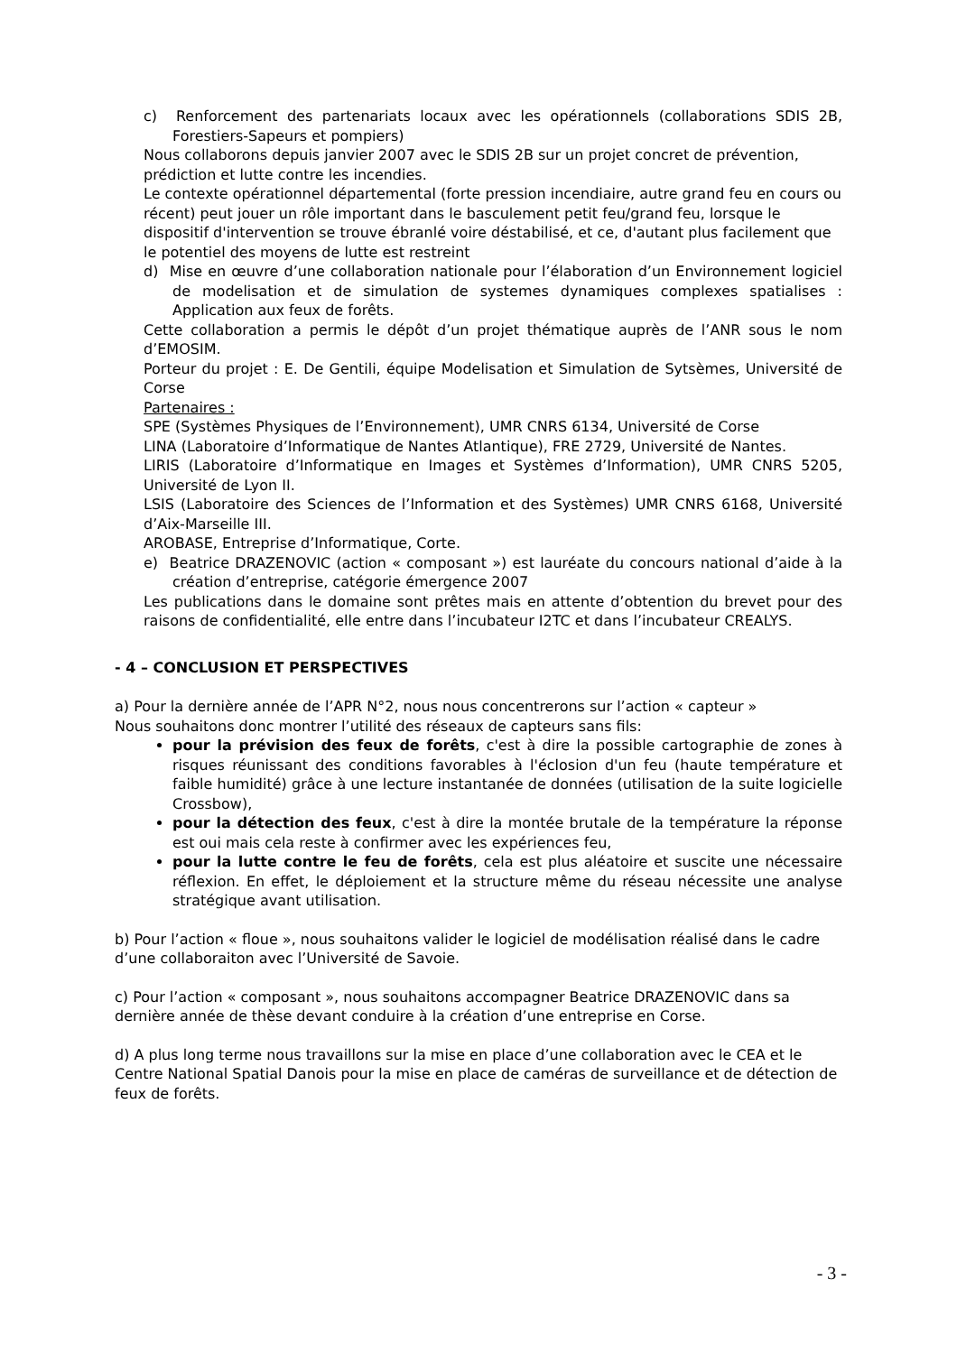c) Renforcement des partenariats locaux avec les opérationnels (collaborations SDIS 2B, Forestiers-Sapeurs et pompiers)
Nous collaborons depuis janvier 2007 avec le SDIS 2B sur un projet concret de prévention, prédiction et lutte contre les incendies.
Le contexte opérationnel départemental (forte pression incendiaire, autre grand feu en cours ou récent) peut jouer un rôle important dans le basculement petit feu/grand feu, lorsque le dispositif d'intervention se trouve ébranlé voire déstabilisé, et ce, d'autant plus facilement que le potentiel des moyens de lutte est restreint
d) Mise en œuvre d’une collaboration nationale pour l’élaboration d’un Environnement logiciel de modelisation et de simulation de systemes dynamiques complexes spatialises : Application aux feux de forêts.
Cette collaboration a permis le dépôt d’un projet thématique auprès de l’ANR sous le nom d’EMOSIM.
Porteur du projet : E. De Gentili, équipe Modelisation et Simulation de Sytsèmes, Université de Corse
Partenaires :
SPE (Systèmes Physiques de l’Environnement), UMR CNRS 6134, Université de Corse
LINA (Laboratoire d’Informatique de Nantes Atlantique), FRE 2729, Université de Nantes.
LIRIS (Laboratoire d’Informatique en Images et Systèmes d’Information), UMR CNRS 5205, Université de Lyon II.
LSIS (Laboratoire des Sciences de l’Information et des Systèmes) UMR CNRS 6168, Université d’Aix-Marseille III.
AROBASE, Entreprise d’Informatique, Corte.
e) Beatrice DRAZENOVIC (action « composant ») est lauréate du concours national d’aide à la création d’entreprise, catégorie émergence 2007
Les publications dans le domaine sont prêtes mais en attente d’obtention du brevet pour des raisons de confidentialité, elle entre dans l’incubateur I2TC et dans l’incubateur CREALYS.
- 4 – CONCLUSION ET PERSPECTIVES
a) Pour la dernière année de l’APR N°2, nous nous concentrerons sur l’action « capteur »
Nous souhaitons donc montrer l’utilité des réseaux de capteurs sans fils:
pour la prévision des feux de forêts, c'est à dire la possible cartographie de zones à risques réunissant des conditions favorables à l'éclosion d'un feu (haute température et faible humidité) grâce à une lecture instantanée de données (utilisation de la suite logicielle Crossbow),
pour la détection des feux, c'est à dire la montée brutale de la température la réponse est oui mais cela reste à confirmer avec les expériences feu,
pour la lutte contre le feu de forêts, cela est plus aléatoire et suscite une nécessaire réflexion. En effet, le déploiement et la structure même du réseau nécessite une analyse stratégique avant utilisation.
b) Pour l’action « floue », nous souhaitons valider le logiciel de modélisation réalisé dans le cadre d’une collaboraiton avec l’Université de Savoie.
c) Pour l’action « composant », nous souhaitons accompagner Beatrice DRAZENOVIC dans sa dernière année de thèse devant conduire à la création d’une entreprise en Corse.
d) A plus long terme nous travaillons sur la mise en place d’une collaboration avec le CEA et le Centre National Spatial Danois pour la mise en place de caméras de surveillance et de détection de feux de forêts.
- 3 -